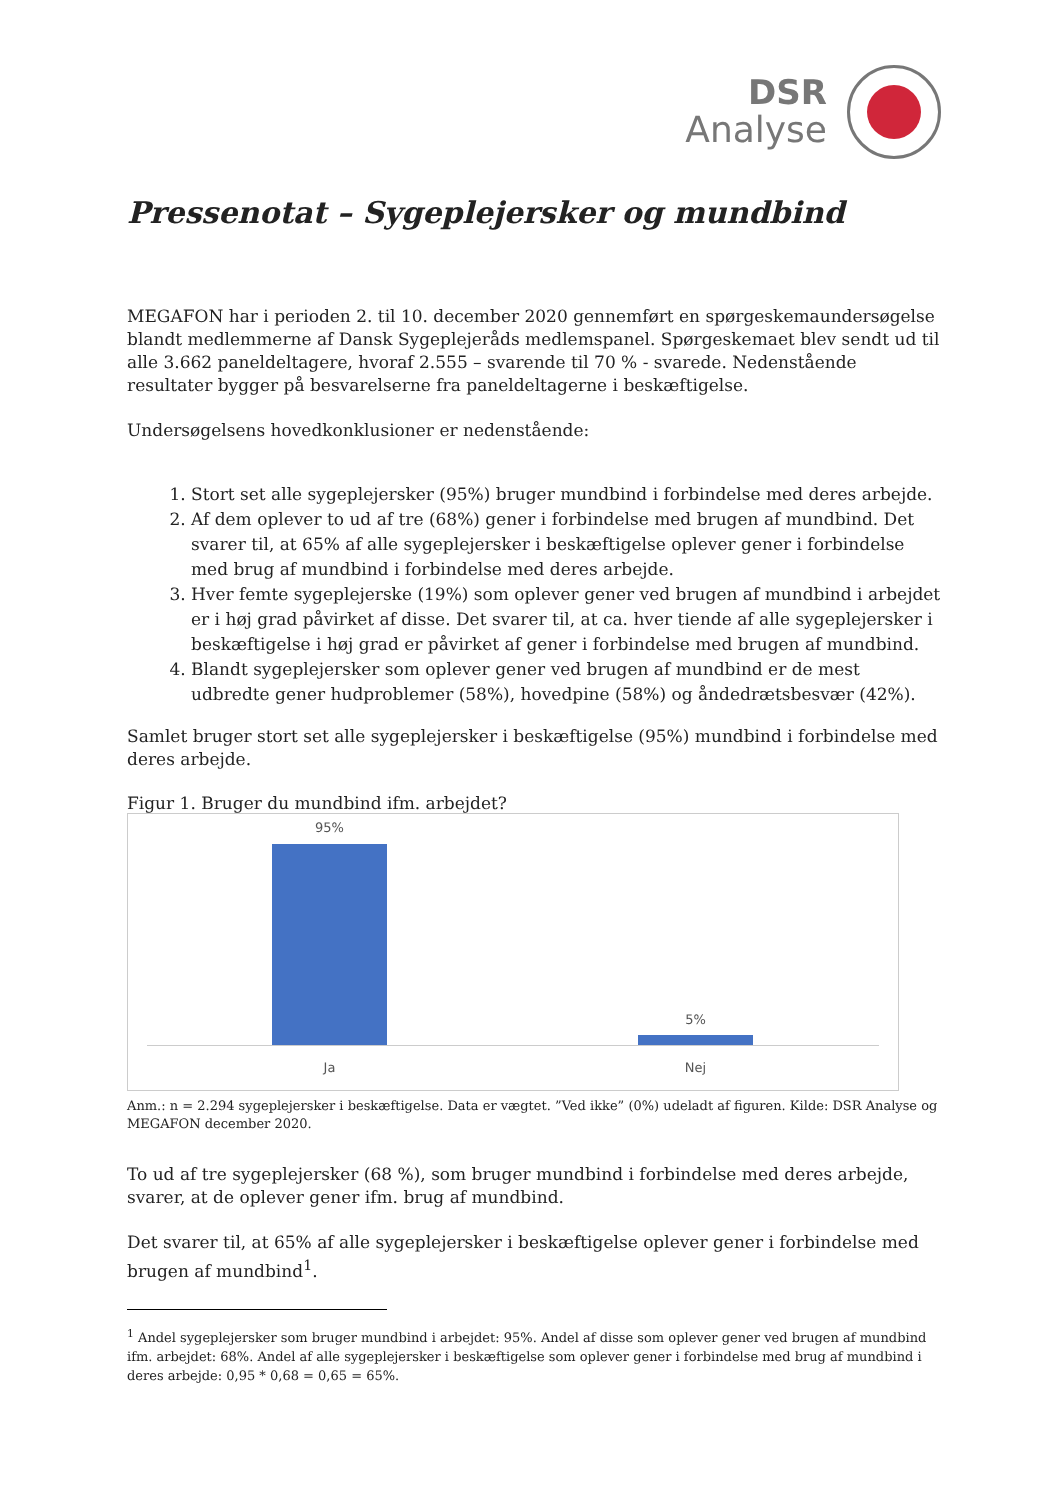DSR
Analyse
Pressenotat – Sygeplejersker og mundbind
MEGAFON har i perioden 2. til 10. december 2020 gennemført en spørgeskemaundersøgelse blandt medlemmerne af Dansk Sygeplejeråds medlemspanel. Spørgeskemaet blev sendt ud til alle 3.662 paneldeltagere, hvoraf 2.555 – svarende til 70 % - svarede. Nedenstående resultater bygger på besvarelserne fra paneldeltagerne i beskæftigelse.
Undersøgelsens hovedkonklusioner er nedenstående:
1. Stort set alle sygeplejersker (95%) bruger mundbind i forbindelse med deres arbejde.
2. Af dem oplever to ud af tre (68%) gener i forbindelse med brugen af mundbind. Det svarer til, at 65% af alle sygeplejersker i beskæftigelse oplever gener i forbindelse med brug af mundbind i forbindelse med deres arbejde.
3. Hver femte sygeplejerske (19%) som oplever gener ved brugen af mundbind i arbejdet er i høj grad påvirket af disse. Det svarer til, at ca. hver tiende af alle sygeplejersker i beskæftigelse i høj grad er påvirket af gener i forbindelse med brugen af mundbind.
4. Blandt sygeplejersker som oplever gener ved brugen af mundbind er de mest udbredte gener hudproblemer (58%), hovedpine (58%) og åndedrætsbesvær (42%).
Samlet bruger stort set alle sygeplejersker i beskæftigelse (95%) mundbind i forbindelse med deres arbejde.
Figur 1. Bruger du mundbind ifm. arbejdet?
95%
5%
Ja Nej
Anm.: n = 2.294 sygeplejersker i beskæftigelse. Data er vægtet. ”Ved ikke” (0%) udeladt af figuren. Kilde: DSR Analyse og MEGAFON december 2020.
To ud af tre sygeplejersker (68 %), som bruger mundbind i forbindelse med deres arbejde, svarer, at de oplever gener ifm. brug af mundbind.
Det svarer til, at 65% af alle sygeplejersker i beskæftigelse oplever gener i forbindelse med brugen af mundbind<sup>1</sup>.
<sup>1</sup> Andel sygeplejersker som bruger mundbind i arbejdet: 95%. Andel af disse som oplever gener ved brugen af mundbind ifm. arbejdet: 68%. Andel af alle sygeplejersker i beskæftigelse som oplever gener i forbindelse med brug af mundbind i deres arbejde: 0,95 * 0,68 = 0,65 = 65%.